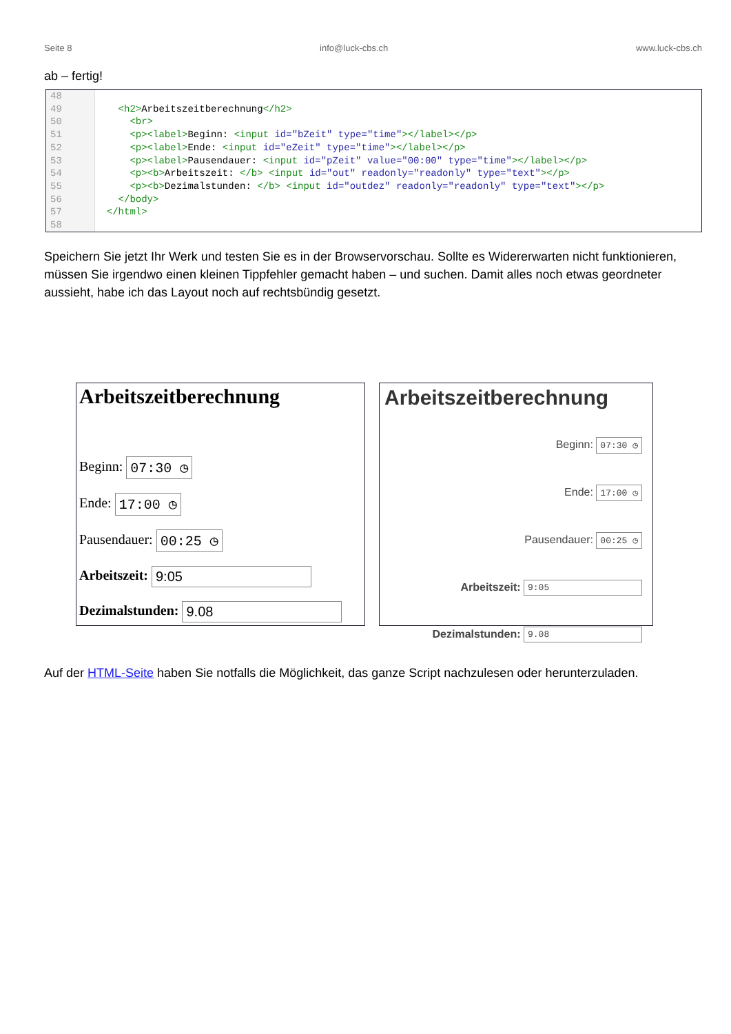Seite 8 info@luck-cbs.ch www.luck-cbs.ch
ab – fertig!
48
49
50
51
52
53
54
55
56
57
58
<h2>Arbeitszeitberechnung</h2> <br> <p><label>Beginn: <input id="bZeit" type="time"></label></p> <p><label>Ende: <input id="eZeit" type="time"></label></p> <p><label>Pausendauer: <input id="pZeit" value="00:00" type="time"></label></p> <p><b>Arbeitszeit: </b> <input id="out" readonly="readonly" type="text"></p> <p><b>Dezimalstunden: </b> <input id="outdez" readonly="readonly" type="text"></p> </body> </html>
Speichern Sie jetzt Ihr Werk und testen Sie es in der Browservorschau. Sollte es Widererwarten nicht funktionieren, müssen Sie irgendwo einen kleinen Tippfehler gemacht haben – und suchen. Damit alles noch etwas geordneter aussieht, habe ich das Layout noch auf rechtsbündig gesetzt.
Arbeitszeitberechnung
Beginn: 07:30 ◷
Ende: 17:00 ◷
Pausendauer: 00:25 ◷
Arbeitszeit: 9:05
Dezimalstunden: 9.08
Arbeitszeitberechnung
Beginn: 07:30 ◷
Ende: 17:00 ◷
Pausendauer: 00:25 ◷
Arbeitszeit: 9:05
Dezimalstunden: 9.08
Auf der HTML-Seite haben Sie notfalls die Möglichkeit, das ganze Script nachzulesen oder herunterzuladen.